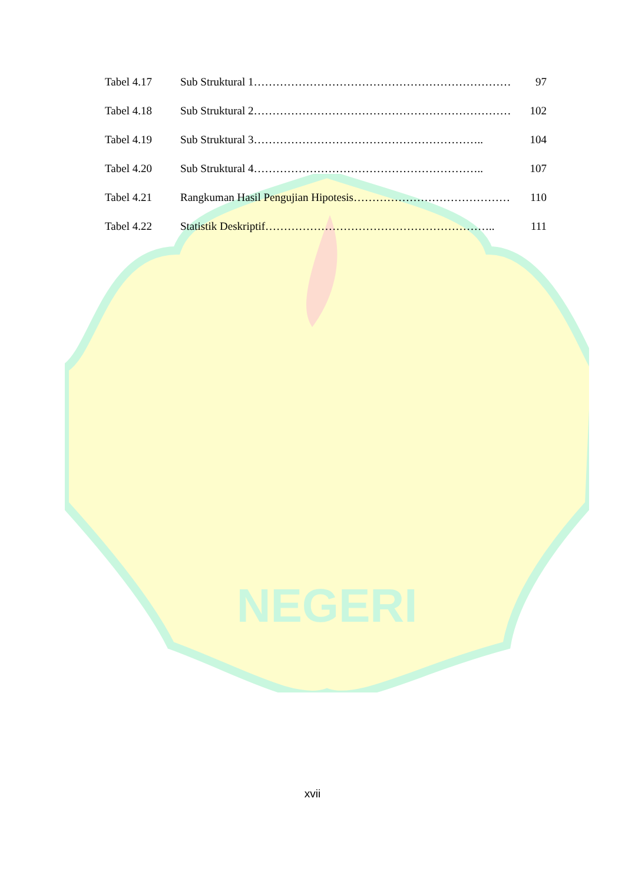NEGERI
Tabel 4.17 Sub Struktural 1 …………………………………………………………… 97
Tabel 4.18 Sub Struktural 2 …………………………………………………………… 102
Tabel 4.19 Sub Struktural 3 …………………………………………………….. 104
Tabel 4.20 Sub Struktural 4 …………………………………………………….. 107
Tabel 4.21 Rangkuman Hasil Pengujian Hipotesis …………………………………… 110
Tabel 4.22 Statistik Deskriptif …………………………………………………….. 111
xvii